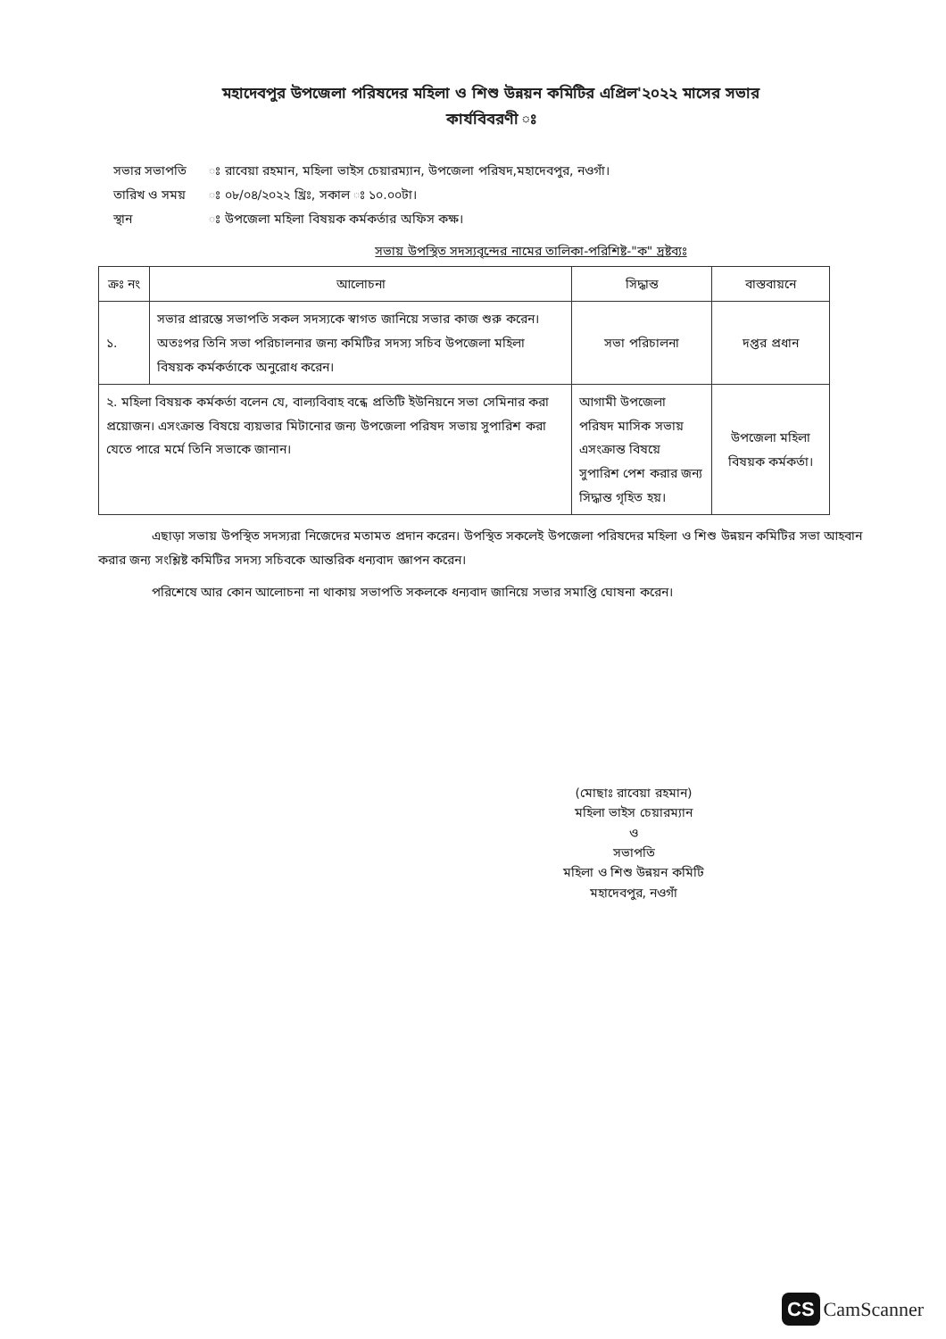মহাদেবপুর উপজেলা পরিষদের মহিলা ও শিশু উন্নয়ন কমিটির এপ্রিল'২০২২ মাসের সভার
কার্যবিবরণী ঃ
| সভার সভাপতি | ঃ রাবেয়া রহমান, মহিলা ভাইস চেয়ারম্যান, উপজেলা পরিষদ,মহাদেবপুর, নওগাঁ। |
| তারিখ ও সময় | ঃ ০৮/০৪/২০২২ খ্রিঃ, সকাল ঃ ১০.০০টা। |
| স্থান | ঃ উপজেলা মহিলা বিষয়ক কর্মকর্তার অফিস কক্ষ। |
সভায় উপস্থিত সদস্যবৃন্দের নামের তালিকা-পরিশিষ্ট-"ক" দ্রষ্টব্যঃ
| ক্রঃ নং | আলোচনা | সিদ্ধান্ত | বাস্তবায়নে |
| --- | --- | --- | --- |
| ১. | সভার প্রারম্ভে সভাপতি সকল সদস্যকে স্বাগত জানিয়ে সভার কাজ শুরু করেন। অতঃপর তিনি সভা পরিচালনার জন্য কমিটির সদস্য সচিব উপজেলা মহিলা বিষয়ক কর্মকর্তাকে অনুরোধ করেন। | সভা পরিচালনা | দপ্তর প্রধান |
| ২. মহিলা বিষয়ক কর্মকর্তা বলেন যে, বাল্যবিবাহ বন্ধে প্রতিটি ইউনিয়নে সভা সেমিনার করা প্রয়োজন। এসংক্রান্ত বিষয়ে ব্যয়ভার মিটানোর জন্য উপজেলা পরিষদ সভায় সুপারিশ করা যেতে পারে মর্মে তিনি সভাকে জানান। | | আগামী উপজেলা পরিষদ মাসিক সভায় এসংক্রান্ত বিষয়ে সুপারিশ পেশ করার জন্য সিদ্ধান্ত গৃহিত হয়। | উপজেলা মহিলা বিষয়ক কর্মকর্তা। |
এছাড়া সভায় উপস্থিত সদস্যরা নিজেদের মতামত প্রদান করেন। উপস্থিত সকলেই উপজেলা পরিষদের মহিলা ও শিশু উন্নয়ন কমিটির সভা আহবান করার জন্য সংশ্লিষ্ট কমিটির সদস্য সচিবকে আন্তরিক ধন্যবাদ জ্ঞাপন করেন।
পরিশেষে আর কোন আলোচনা না থাকায় সভাপতি সকলকে ধন্যবাদ জানিয়ে সভার সমাপ্তি ঘোষনা করেন।
(মোছাঃ রাবেয়া রহমান)
মহিলা ভাইস চেয়ারম্যান
ও
সভাপতি
মহিলা ও শিশু উন্নয়ন কমিটি
মহাদেবপুর, নওগাঁ
CS CamScanner